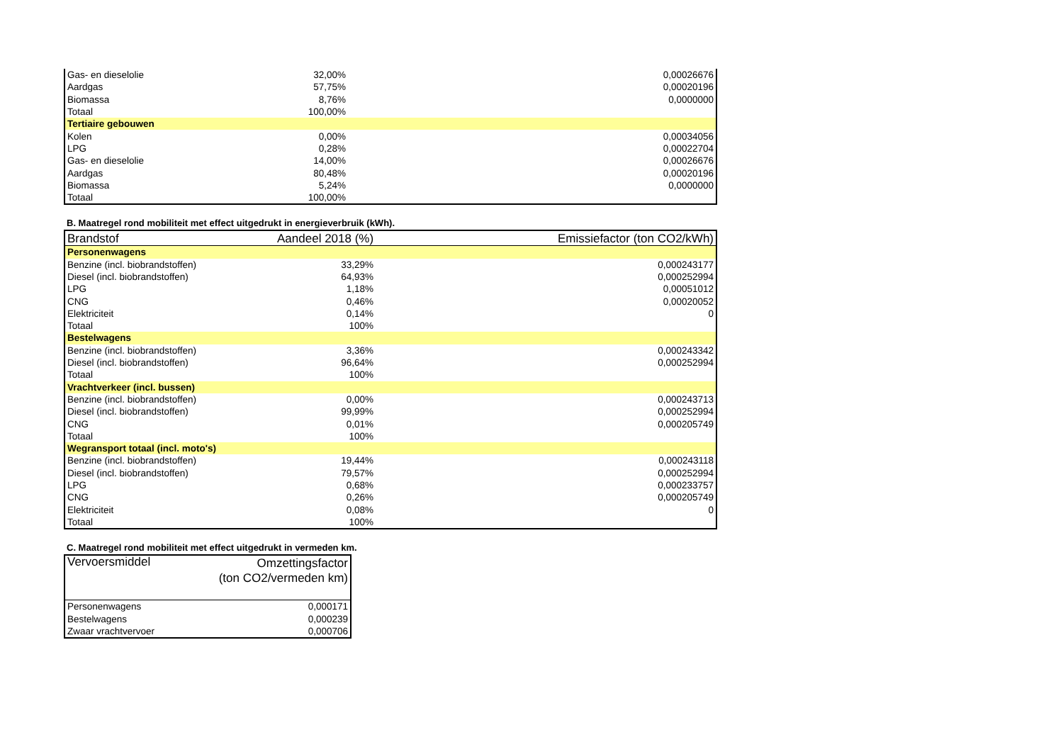| Gas- en dieselolie | 32,00% | 0,00026676 |
| Aardgas | 57,75% | 0,00020196 |
| Biomassa | 8,76% | 0,0000000 |
| Totaal | 100,00% | |
| Tertiaire gebouwen | | |
| Kolen | 0,00% | 0,00034056 |
| LPG | 0,28% | 0,00022704 |
| Gas- en dieselolie | 14,00% | 0,00026676 |
| Aardgas | 80,48% | 0,00020196 |
| Biomassa | 5,24% | 0,0000000 |
| Totaal | 100,00% | |
B. Maatregel rond mobiliteit met effect uitgedrukt in energieverbruik (kWh).
| Brandstof | Aandeel 2018 (%) | Emissiefactor (ton CO2/kWh) |
| --- | --- | --- |
| Personenwagens | | |
| Benzine (incl. biobrandstoffen) | 33,29% | 0,000243177 |
| Diesel (incl. biobrandstoffen) | 64,93% | 0,000252994 |
| LPG | 1,18% | 0,00051012 |
| CNG | 0,46% | 0,00020052 |
| Elektriciteit | 0,14% | 0 |
| Totaal | 100% | |
| Bestelwagens | | |
| Benzine (incl. biobrandstoffen) | 3,36% | 0,000243342 |
| Diesel (incl. biobrandstoffen) | 96,64% | 0,000252994 |
| Totaal | 100% | |
| Vrachtverkeer (incl. bussen) | | |
| Benzine (incl. biobrandstoffen) | 0,00% | 0,000243713 |
| Diesel (incl. biobrandstoffen) | 99,99% | 0,000252994 |
| CNG | 0,01% | 0,000205749 |
| Totaal | 100% | |
| Wegransport totaal (incl. moto's) | | |
| Benzine (incl. biobrandstoffen) | 19,44% | 0,000243118 |
| Diesel (incl. biobrandstoffen) | 79,57% | 0,000252994 |
| LPG | 0,68% | 0,000233757 |
| CNG | 0,26% | 0,000205749 |
| Elektriciteit | 0,08% | 0 |
| Totaal | 100% | |
C. Maatregel rond mobiliteit met effect uitgedrukt in vermeden km.
| Vervoersmiddel | Omzettingsfactor (ton CO2/vermeden km) |
| --- | --- |
| Personenwagens | 0,000171 |
| Bestelwagens | 0,000239 |
| Zwaar vrachtvervoer | 0,000706 |